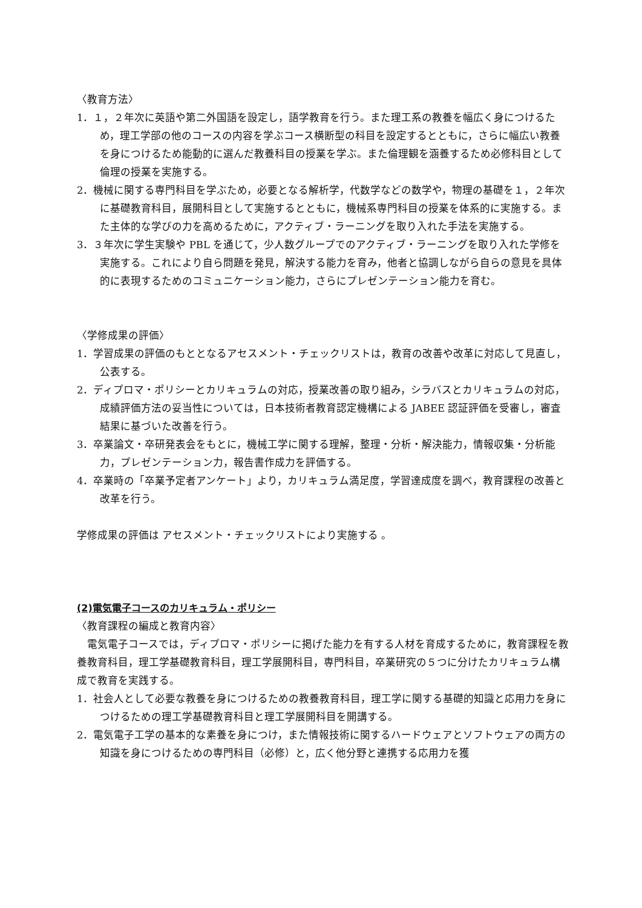〈教育方法〉
1．１，２年次に英語や第二外国語を設定し，語学教育を行う。また理工系の教養を幅広く身につけるため，理工学部の他のコースの内容を学ぶコース横断型の科目を設定するとともに，さらに幅広い教養を身につけるため能動的に選んだ教養科目の授業を学ぶ。また倫理観を涵養するため必修科目として倫理の授業を実施する。
2．機械に関する専門科目を学ぶため，必要となる解析学，代数学などの数学や，物理の基礎を１，２年次に基礎教育科目，展開科目として実施するとともに，機械系専門科目の授業を体系的に実施する。また主体的な学びの力を高めるために，アクティブ・ラーニングを取り入れた手法を実施する。
3．３年次に学生実験や PBL を通じて，少人数グループでのアクティブ・ラーニングを取り入れた学修を実施する。これにより自ら問題を発見，解決する能力を育み，他者と協調しながら自らの意見を具体的に表現するためのコミュニケーション能力，さらにプレゼンテーション能力を育む。
〈学修成果の評価〉
1．学習成果の評価のもととなるアセスメント・チェックリストは，教育の改善や改革に対応して見直し，公表する。
2．ディプロマ・ポリシーとカリキュラムの対応，授業改善の取り組み，シラバスとカリキュラムの対応，成績評価方法の妥当性については，日本技術者教育認定機構による JABEE 認証評価を受審し，審査結果に基づいた改善を行う。
3．卒業論文・卒研発表会をもとに，機械工学に関する理解，整理・分析・解決能力，情報収集・分析能力，プレゼンテーション力，報告書作成力を評価する。
4．卒業時の「卒業予定者アンケート」より，カリキュラム満足度，学習達成度を調べ，教育課程の改善と改革を行う。
学修成果の評価は アセスメント・チェックリストにより実施する 。
(2)電気電子コースのカリキュラム・ポリシー
〈教育課程の編成と教育内容〉
　電気電子コースでは，ディプロマ・ポリシーに掲げた能力を有する人材を育成するために，教育課程を教養教育科目，理工学基礎教育科目，理工学展開科目，専門科目，卒業研究の５つに分けたカリキュラム構成で教育を実践する。
1．社会人として必要な教養を身につけるための教養教育科目，理工学に関する基礎的知識と応用力を身につけるための理工学基礎教育科目と理工学展開科目を開講する。
2．電気電子工学の基本的な素養を身につけ，また情報技術に関するハードウェアとソフトウェアの両方の知識を身につけるための専門科目（必修）と，広く他分野と連携する応用力を獲